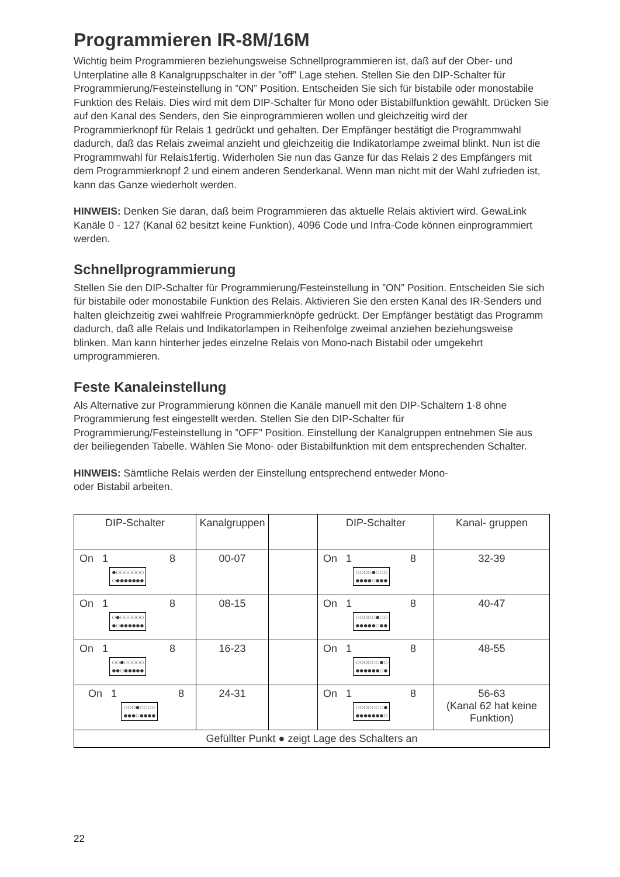Programmieren IR-8M/16M
Wichtig beim Programmieren beziehungsweise Schnellprogrammieren ist, daß auf der Ober- und Unterplatine alle 8 Kanalgruppschalter in der ”off” Lage stehen. Stellen Sie den DIP-Schalter für Programmierung/Festeinstellung in ”ON” Position. Entscheiden Sie sich für bistabile oder monostabile Funktion des Relais. Dies wird mit dem DIP-Schalter für Mono oder Bistabilfunktion gewählt. Drücken Sie auf den Kanal des Senders, den Sie einprogrammieren wollen und gleichzeitig wird der Programmierknopf für Relais 1 gedrückt und gehalten. Der Empfänger bestätigt die Programmwahl dadurch, daß das Relais zweimal anzieht und gleichzeitig die Indikatorlampe zweimal blinkt. Nun ist die Programmwahl für Relais1fertig. Widerholen Sie nun das Ganze für das Relais 2 des Empfängers mit dem Programmierknopf 2 und einem anderen Senderkanal. Wenn man nicht mit der Wahl zufrieden ist, kann das Ganze wiederholt werden.
HINWEIS: Denken Sie daran, daß beim Programmieren das aktuelle Relais aktiviert wird. GewaLink Kanäle 0 - 127 (Kanal 62 besitzt keine Funktion), 4096 Code und Infra-Code können einprogrammiert werden.
Schnellprogrammierung
Stellen Sie den DIP-Schalter für Programmierung/Festeinstellung in ”ON” Position. Entscheiden Sie sich für bistabile oder monostabile Funktion des Relais. Aktivieren Sie den ersten Kanal des IR-Senders und halten gleichzeitig zwei wahlfreie Programmierknöpfe gedrückt. Der Empfänger bestätigt das Programm dadurch, daß alle Relais und Indikatorlampen in Reihenfolge zweimal anziehen beziehungsweise blinken. Man kann hinterher jedes einzelne Relais von Mono-nach Bistabil oder umgekehrt umprogrammieren.
Feste Kanaleinstellung
Als Alternative zur Programmierung können die Kanäle manuell mit den DIP-Schaltern 1-8 ohne Programmierung fest eingestellt werden. Stellen Sie den DIP-Schalter für Programmierung/Festeinstellung in ”OFF” Position. Einstellung der Kanalgruppen entnehmen Sie aus der beiliegenden Tabelle. Wählen Sie Mono- oder Bistabilfunktion mit dem entsprechenden Schalter.
HINWEIS: Sämtliche Relais werden der Einstellung entsprechend entweder Mono-
oder Bistabil arbeiten.
| DIP-Schalter | Kanalgruppen | | DIP-Schalter | Kanal- gruppen |
| On 1 8 ●○○○○○○○ ○●●●●●●● | 00-07 | | On 1 8 ○○○○●○○○ ●●●●○●●● | 32-39 |
| On 1 8 ○●○○○○○○ ●○●●●●●● | 08-15 | | On 1 8 ○○○○○●○○ ●●●●●○●● | 40-47 |
| On 1 8 ○○●○○○○○ ●●○●●●●● | 16-23 | | On 1 8 ○○○○○○●○ ●●●●●●○● | 48-55 |
| On 1 8 ○○○●○○○○ ●●●○●●●● | 24-31 | | On 1 8 ○○○○○○○● ●●●●●●●○ | 56-63 (Kanal 62 hat keine Funktion) |
| Gefüllter Punkt ● zeigt Lage des Schalters an | | | | |
22